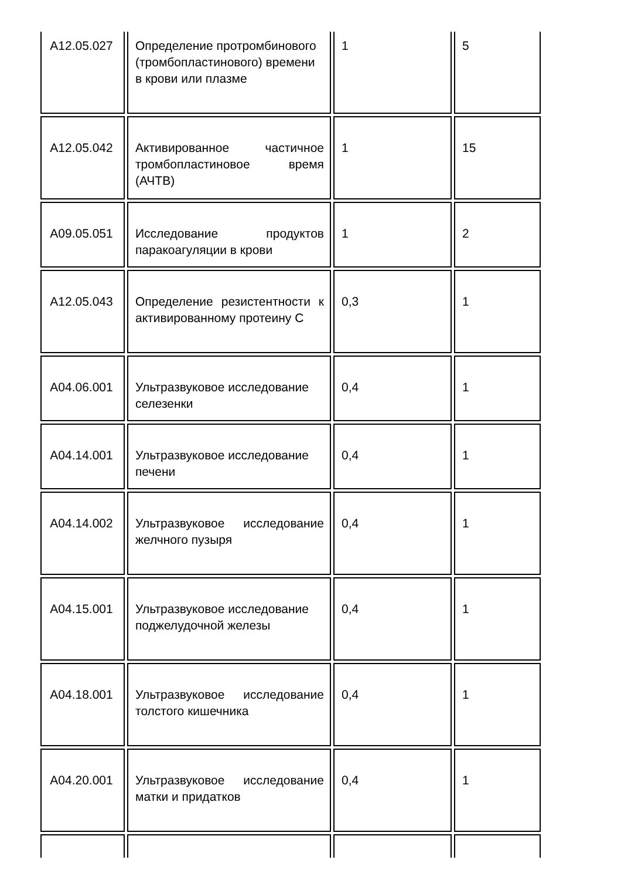| A12.05.027 | Определение протромбинового (тромбопластинового) времени в крови или плазме | 1 | 5 |
| A12.05.042 | Активированное частичное тромбопластиновое время (АЧТВ) | 1 | 15 |
| A09.05.051 | Исследование продуктов паракоагуляции в крови | 1 | 2 |
| A12.05.043 | Определение резистентности к активированному протеину С | 0,3 | 1 |
| A04.06.001 | Ультразвуковое исследование селезенки | 0,4 | 1 |
| A04.14.001 | Ультразвуковое исследование печени | 0,4 | 1 |
| A04.14.002 | Ультразвуковое исследование желчного пузыря | 0,4 | 1 |
| A04.15.001 | Ультразвуковое исследование поджелудочной железы | 0,4 | 1 |
| A04.18.001 | Ультразвуковое исследование толстого кишечника | 0,4 | 1 |
| A04.20.001 | Ультразвуковое исследование матки и придатков | 0,4 | 1 |